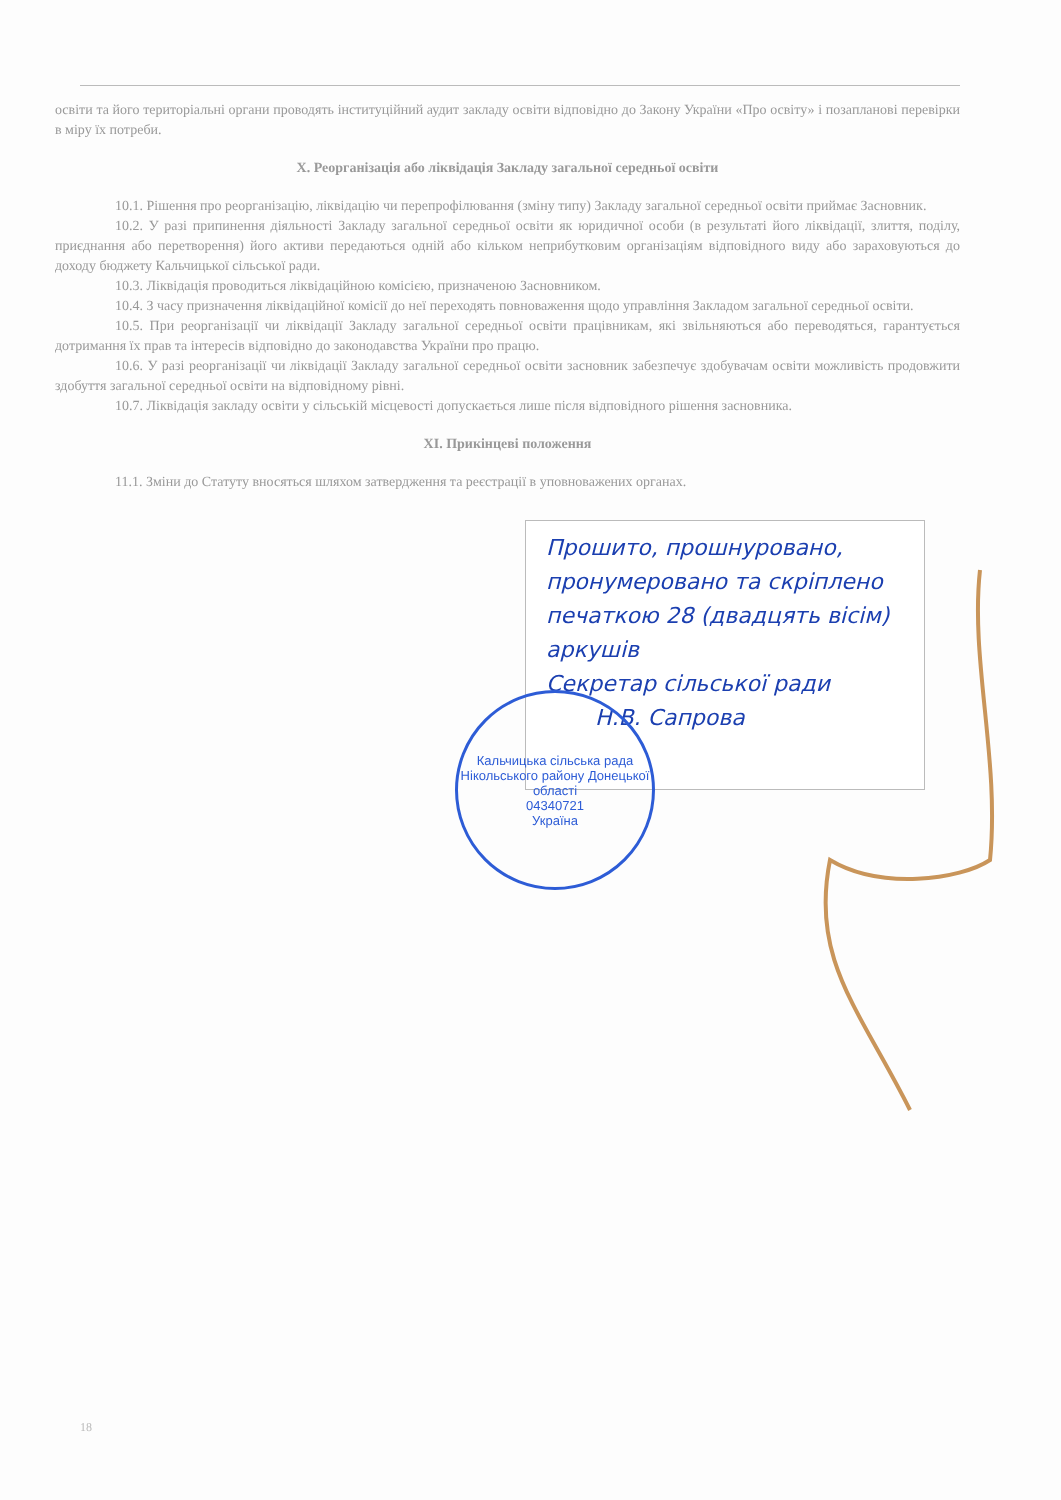освіти та його територіальні органи проводять інституційний аудит закладу освіти відповідно до Закону України «Про освіту» і позапланові перевірки в міру їх потреби.
X. Реорганізація або ліквідація Закладу загальної середньої освіти
10.1. Рішення про реорганізацію, ліквідацію чи перепрофілювання (зміну типу) Закладу загальної середньої освіти приймає Засновник.
10.2. У разі припинення діяльності Закладу загальної середньої освіти як юридичної особи (в результаті його ліквідації, злиття, поділу, приєднання або перетворення) його активи передаються одній або кільком неприбутковим організаціям відповідного виду або зараховуються до доходу бюджету Кальчицької сільської ради.
10.3. Ліквідація проводиться ліквідаційною комісією, призначеною Засновником.
10.4. З часу призначення ліквідаційної комісії до неї переходять повноваження щодо управління Закладом загальної середньої освіти.
10.5. При реорганізації чи ліквідації Закладу загальної середньої освіти працівникам, які звільняються або переводяться, гарантується дотримання їх прав та інтересів відповідно до законодавства України про працю.
10.6. У разі реорганізації чи ліквідації Закладу загальної середньої освіти засновник забезпечує здобувачам освіти можливість продовжити здобуття загальної середньої освіти на відповідному рівні.
10.7. Ліквідація закладу освіти у сільській місцевості допускається лише після відповідного рішення засновника.
XI. Прикінцеві положення
11.1. Зміни до Статуту вносяться шляхом затвердження та реєстрації в уповноважених органах.
Прошито, прошнуровано, пронумеровано та скріплено печаткою 28 (двадцять вісім) аркушів
Секретар сільської ради
Н.В. Сапрова
Кальчицька сільська рада
Нікольського району Донецької області
04340721
Україна
18